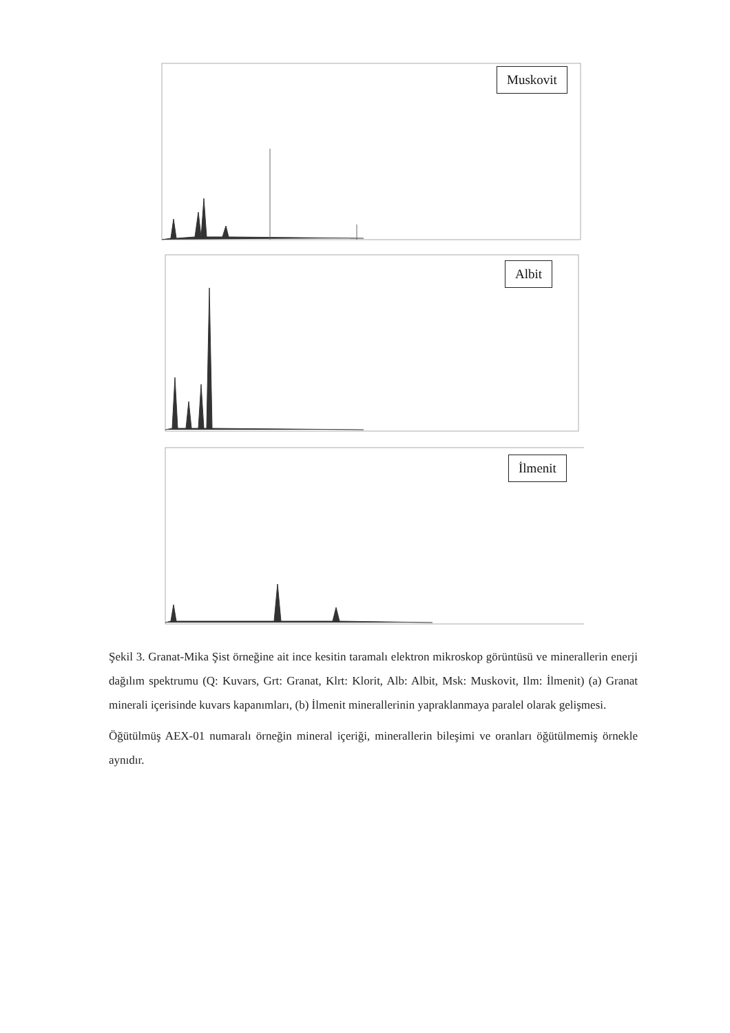Muskovit
Albit
İlmenit
Şekil 3. Granat-Mika Şist örneğine ait ince kesitin taramalı elektron mikroskop görüntüsü ve minerallerin enerji dağılım spektrumu (Q: Kuvars, Grt: Granat, Klrt: Klorit, Alb: Albit, Msk: Muskovit, Ilm: İlmenit) (a) Granat minerali içerisinde kuvars kapanımları, (b) İlmenit minerallerinin yapraklanmaya paralel olarak gelişmesi.
Öğütülmüş AEX-01 numaralı örneğin mineral içeriği, minerallerin bileşimi ve oranları öğütülmemiş örnekle aynıdır.